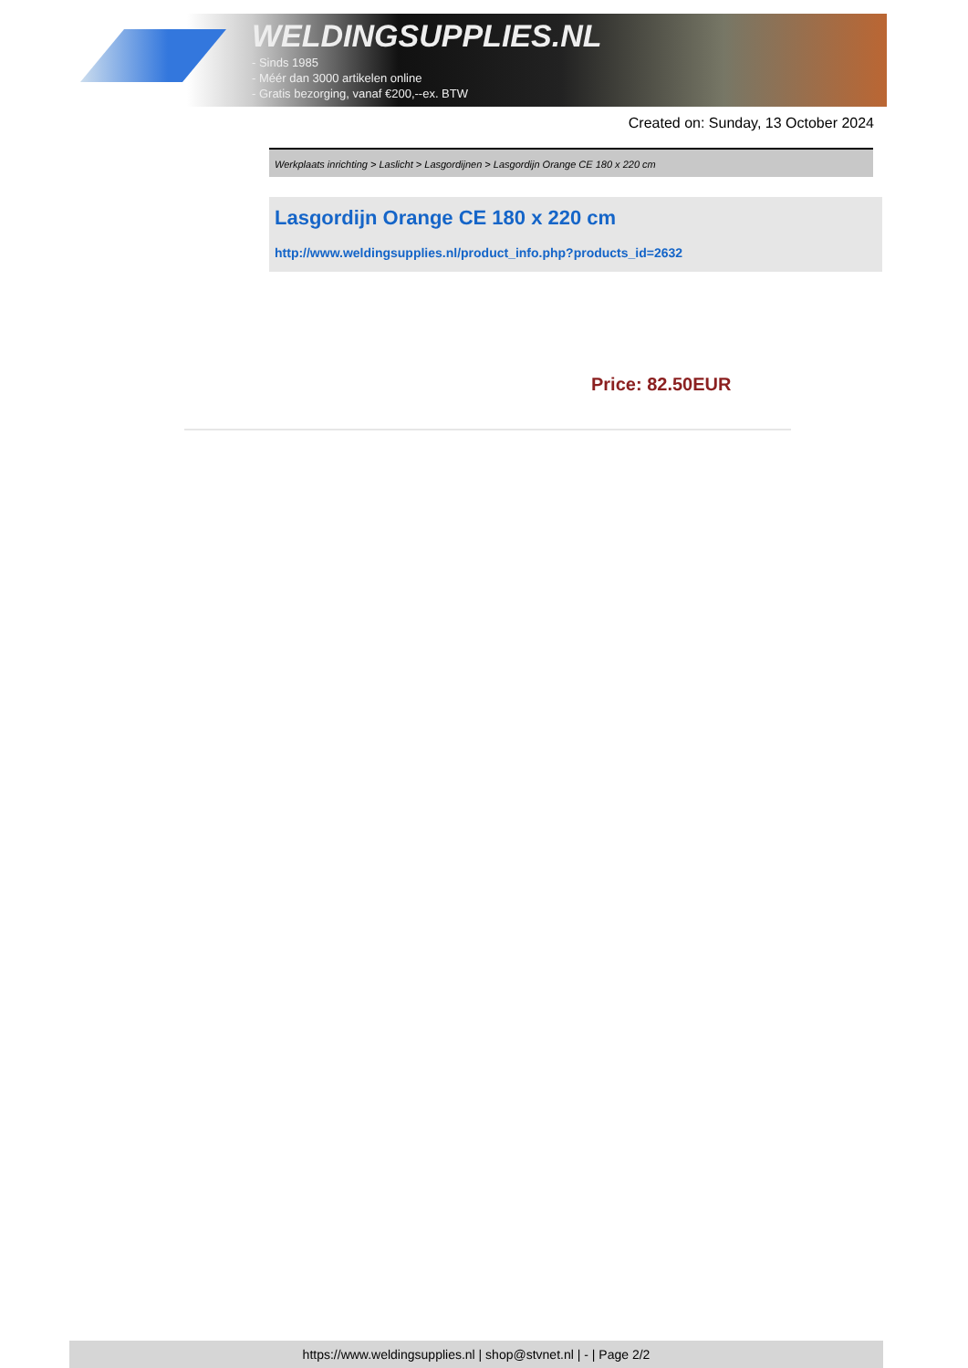WELDINGSUPPLIES.NL
- Sinds 1985
- Méér dan 3000 artikelen online
- Gratis bezorging, vanaf €200,--ex. BTW
Created on: Sunday, 13 October 2024
Werkplaats inrichting > Laslicht > Lasgordijnen > Lasgordijn Orange CE 180 x 220 cm
Lasgordijn Orange CE 180 x 220 cm
http://www.weldingsupplies.nl/product_info.php?products_id=2632
Price: 82.50EUR
https://www.weldingsupplies.nl | shop@stvnet.nl | - | Page 2/2